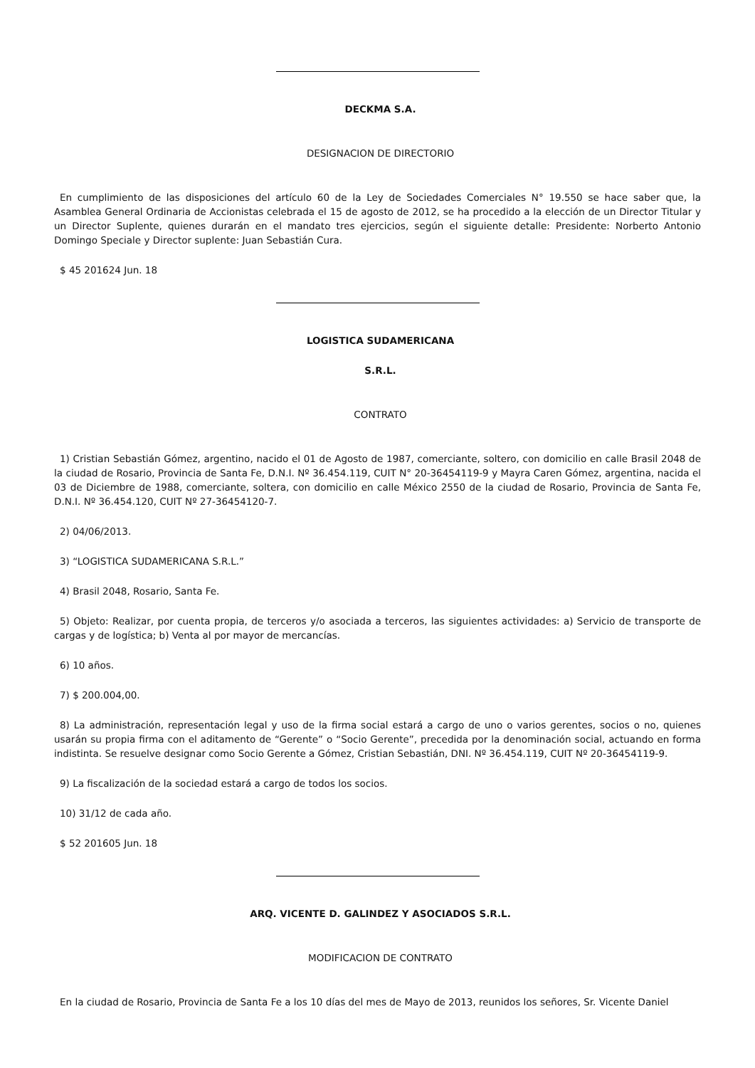DECKMA S.A.
DESIGNACION DE DIRECTORIO
En cumplimiento de las disposiciones del artículo 60 de la Ley de Sociedades Comerciales N° 19.550 se hace saber que, la Asamblea General Ordinaria de Accionistas celebrada el 15 de agosto de 2012, se ha procedido a la elección de un Director Titular y un Director Suplente, quienes durarán en el mandato tres ejercicios, según el siguiente detalle: Presidente: Norberto Antonio Domingo Speciale y Director suplente: Juan Sebastián Cura.
$ 45 201624 Jun. 18
LOGISTICA SUDAMERICANA
S.R.L.
CONTRATO
1) Cristian Sebastián Gómez, argentino, nacido el 01 de Agosto de 1987, comerciante, soltero, con domicilio en calle Brasil 2048 de la ciudad de Rosario, Provincia de Santa Fe, D.N.I. Nº 36.454.119, CUIT N° 20-36454119-9 y Mayra Caren Gómez, argentina, nacida el 03 de Diciembre de 1988, comerciante, soltera, con domicilio en calle México 2550 de la ciudad de Rosario, Provincia de Santa Fe, D.N.I. Nº 36.454.120, CUIT Nº 27-36454120-7.
2) 04/06/2013.
3) “LOGISTICA SUDAMERICANA S.R.L.”
4) Brasil 2048, Rosario, Santa Fe.
5) Objeto: Realizar, por cuenta propia, de terceros y/o asociada a terceros, las siguientes actividades: a) Servicio de transporte de cargas y de logística; b) Venta al por mayor de mercancías.
6) 10 años.
7) $ 200.004,00.
8) La administración, representación legal y uso de la firma social estará a cargo de uno o varios gerentes, socios o no, quienes usarán su propia firma con el aditamento de “Gerente” o “Socio Gerente”, precedida por la denominación social, actuando en forma indistinta. Se resuelve designar como Socio Gerente a Gómez, Cristian Sebastián, DNI. Nº 36.454.119, CUIT Nº 20-36454119-9.
9) La fiscalización de la sociedad estará a cargo de todos los socios.
10) 31/12 de cada año.
$ 52 201605 Jun. 18
ARQ. VICENTE D. GALINDEZ Y ASOCIADOS S.R.L.
MODIFICACION DE CONTRATO
En la ciudad de Rosario, Provincia de Santa Fe a los 10 días del mes de Mayo de 2013, reunidos los señores, Sr. Vicente Daniel